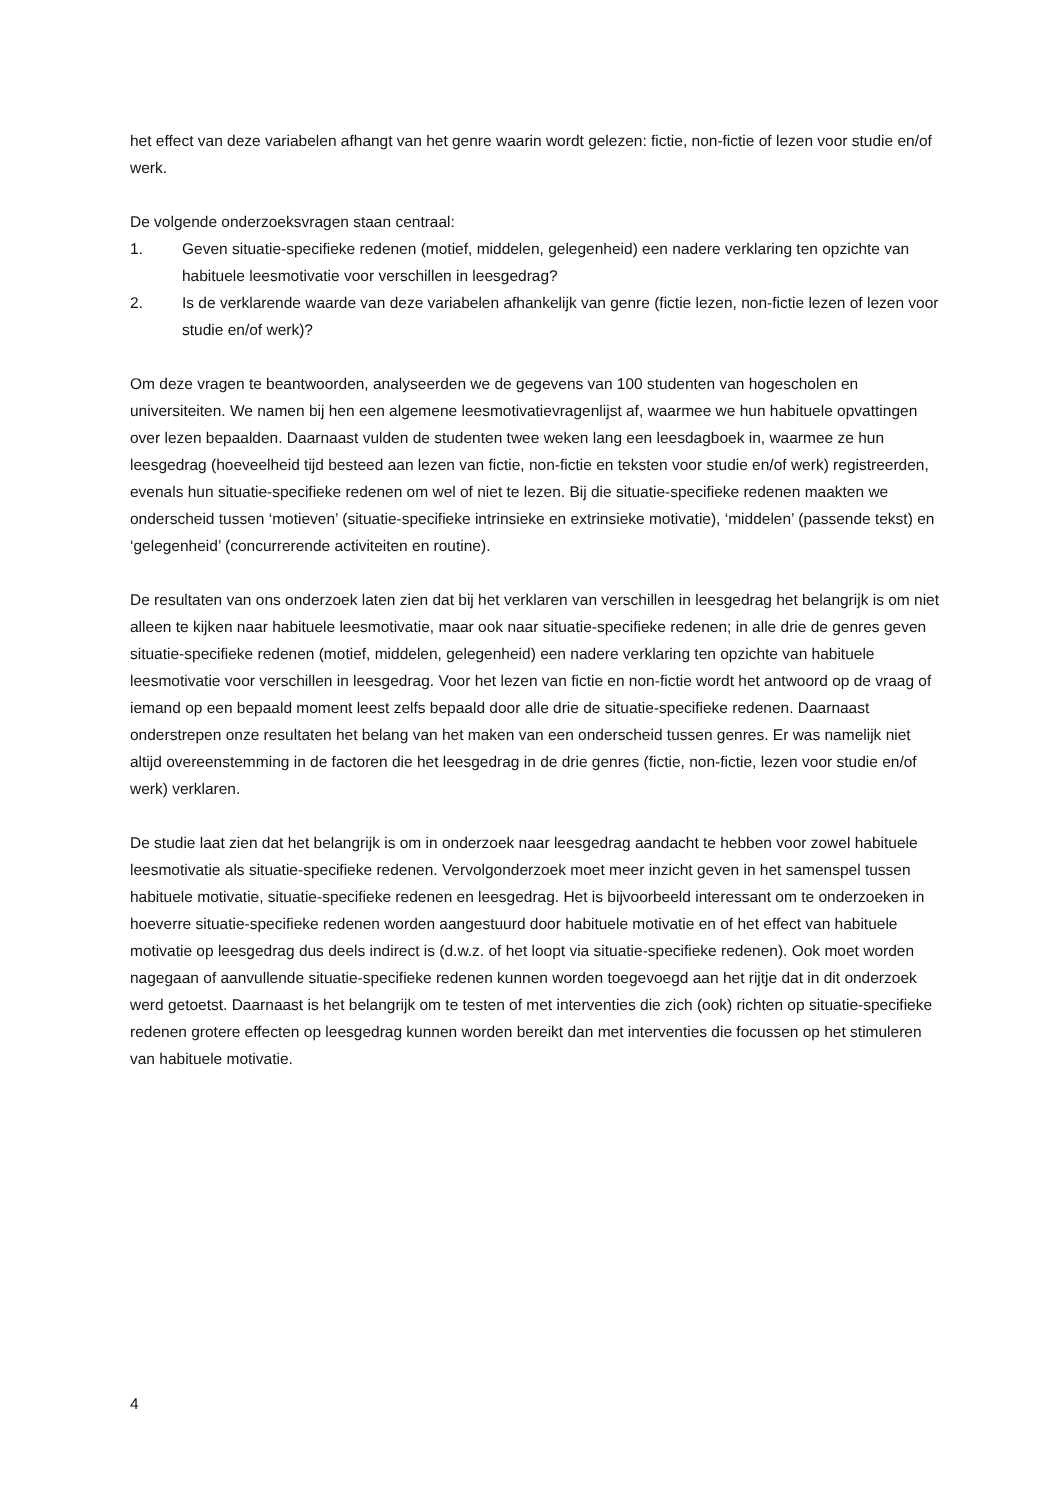het effect van deze variabelen afhangt van het genre waarin wordt gelezen: fictie, non-fictie of lezen voor studie en/of werk.
De volgende onderzoeksvragen staan centraal:
1. Geven situatie-specifieke redenen (motief, middelen, gelegenheid) een nadere verklaring ten opzichte van habituele leesmotivatie voor verschillen in leesgedrag?
2. Is de verklarende waarde van deze variabelen afhankelijk van genre (fictie lezen, non-fictie lezen of lezen voor studie en/of werk)?
Om deze vragen te beantwoorden, analyseerden we de gegevens van 100 studenten van hogescholen en universiteiten. We namen bij hen een algemene leesmotivatievragenlijst af, waarmee we hun habituele opvattingen over lezen bepaalden. Daarnaast vulden de studenten twee weken lang een leesdagboek in, waarmee ze hun leesgedrag (hoeveelheid tijd besteed aan lezen van fictie, non-fictie en teksten voor studie en/of werk) registreerden, evenals hun situatie-specifieke redenen om wel of niet te lezen. Bij die situatie-specifieke redenen maakten we onderscheid tussen ‘motieven’ (situatie-specifieke intrinsieke en extrinsieke motivatie), ‘middelen’ (passende tekst) en ‘gelegenheid’ (concurrerende activiteiten en routine).
De resultaten van ons onderzoek laten zien dat bij het verklaren van verschillen in leesgedrag het belangrijk is om niet alleen te kijken naar habituele leesmotivatie, maar ook naar situatie-specifieke redenen; in alle drie de genres geven situatie-specifieke redenen (motief, middelen, gelegenheid) een nadere verklaring ten opzichte van habituele leesmotivatie voor verschillen in leesgedrag. Voor het lezen van fictie en non-fictie wordt het antwoord op de vraag of iemand op een bepaald moment leest zelfs bepaald door alle drie de situatie-specifieke redenen. Daarnaast onderstrepen onze resultaten het belang van het maken van een onderscheid tussen genres. Er was namelijk niet altijd overeenstemming in de factoren die het leesgedrag in de drie genres (fictie, non-fictie, lezen voor studie en/of werk) verklaren.
De studie laat zien dat het belangrijk is om in onderzoek naar leesgedrag aandacht te hebben voor zowel habituele leesmotivatie als situatie-specifieke redenen. Vervolgonderzoek moet meer inzicht geven in het samenspel tussen habituele motivatie, situatie-specifieke redenen en leesgedrag. Het is bijvoorbeeld interessant om te onderzoeken in hoeverre situatie-specifieke redenen worden aangestuurd door habituele motivatie en of het effect van habituele motivatie op leesgedrag dus deels indirect is (d.w.z. of het loopt via situatie-specifieke redenen). Ook moet worden nagegaan of aanvullende situatie-specifieke redenen kunnen worden toegevoegd aan het rijtje dat in dit onderzoek werd getoetst. Daarnaast is het belangrijk om te testen of met interventies die zich (ook) richten op situatie-specifieke redenen grotere effecten op leesgedrag kunnen worden bereikt dan met interventies die focussen op het stimuleren van habituele motivatie.
4